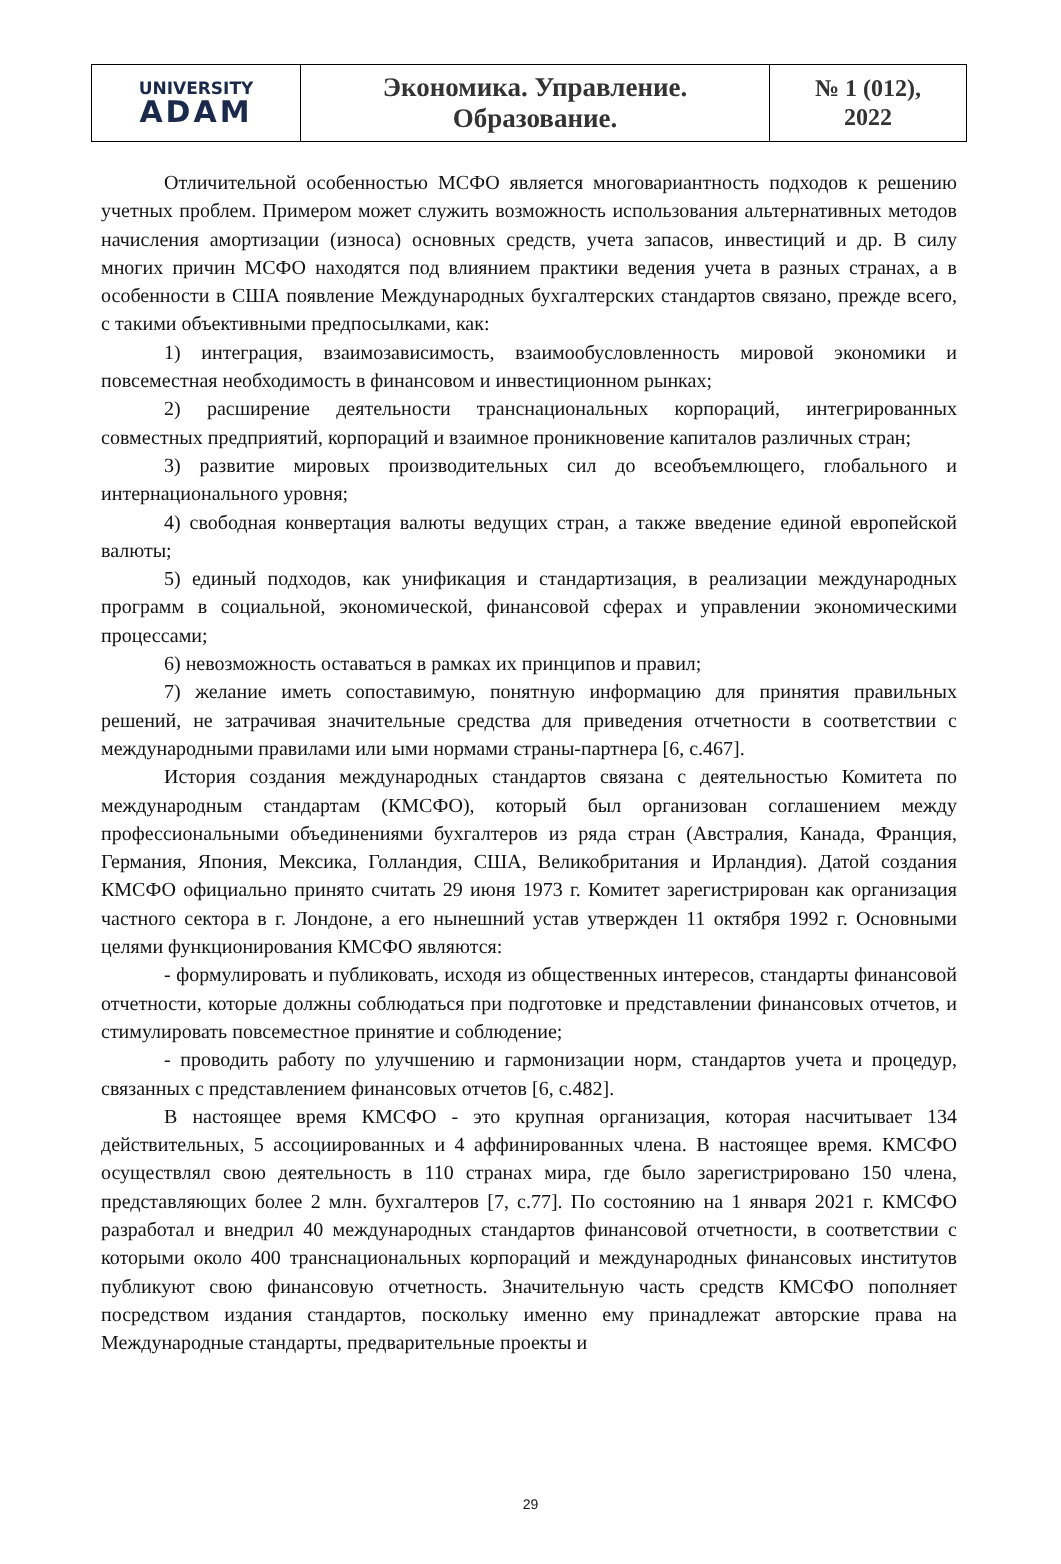| UNIVERSITY ADAM | Экономика. Управление. Образование. | № 1 (012), 2022 |
Отличительной особенностью МСФО является многовариантность подходов к решению учетных проблем. Примером может служить возможность использования альтернативных методов начисления амортизации (износа) основных средств, учета запасов, инвестиций и др. В силу многих причин МСФО находятся под влиянием практики ведения учета в разных странах, а в особенности в США появление Международных бухгалтерских стандартов связано, прежде всего, с такими объективными предпосылками, как:
1) интеграция, взаимозависимость, взаимообусловленность мировой экономики и повсеместная необходимость в финансовом и инвестиционном рынках;
2) расширение деятельности транснациональных корпораций, интегрированных совместных предприятий, корпораций и взаимное проникновение капиталов различных стран;
3) развитие мировых производительных сил до всеобъемлющего, глобального и интернационального уровня;
4) свободная конвертация валюты ведущих стран, а также введение единой европейской валюты;
5) единый подходов, как унификация и стандартизация, в реализации международных программ в социальной, экономической, финансовой сферах и управлении экономическими процессами;
6) невозможность оставаться в рамках их принципов и правил;
7) желание иметь сопоставимую, понятную информацию для принятия правильных решений, не затрачивая значительные средства для приведения отчетности в соответствии с международными правилами или ыми нормами страны-партнера [6, с.467].
История создания международных стандартов связана с деятельностью Комитета по международным стандартам (КМСФО), который был организован соглашением между профессиональными объединениями бухгалтеров из ряда стран (Австралия, Канада, Франция, Германия, Япония, Мексика, Голландия, США, Великобритания и Ирландия). Датой создания КМСФО официально принято считать 29 июня 1973 г. Комитет зарегистрирован как организация частного сектора в г. Лондоне, а его нынешний устав утвержден 11 октября 1992 г. Основными целями функционирования КМСФО являются:
- формулировать и публиковать, исходя из общественных интересов, стандарты финансовой отчетности, которые должны соблюдаться при подготовке и представлении финансовых отчетов, и стимулировать повсеместное принятие и соблюдение;
- проводить работу по улучшению и гармонизации норм, стандартов учета и процедур, связанных с представлением финансовых отчетов [6, с.482].
В настоящее время КМСФО - это крупная организация, которая насчитывает 134 действительных, 5 ассоциированных и 4 аффинированных члена. В настоящее время. КМСФО осуществлял свою деятельность в 110 странах мира, где было зарегистрировано 150 члена, представляющих более 2 млн. бухгалтеров [7, с.77]. По состоянию на 1 января 2021 г. КМСФО разработал и внедрил 40 международных стандартов финансовой отчетности, в соответствии с которыми около 400 транснациональных корпораций и международных финансовых институтов публикуют свою финансовую отчетность. Значительную часть средств КМСФО пополняет посредством издания стандартов, поскольку именно ему принадлежат авторские права на Международные стандарты, предварительные проекты и
29